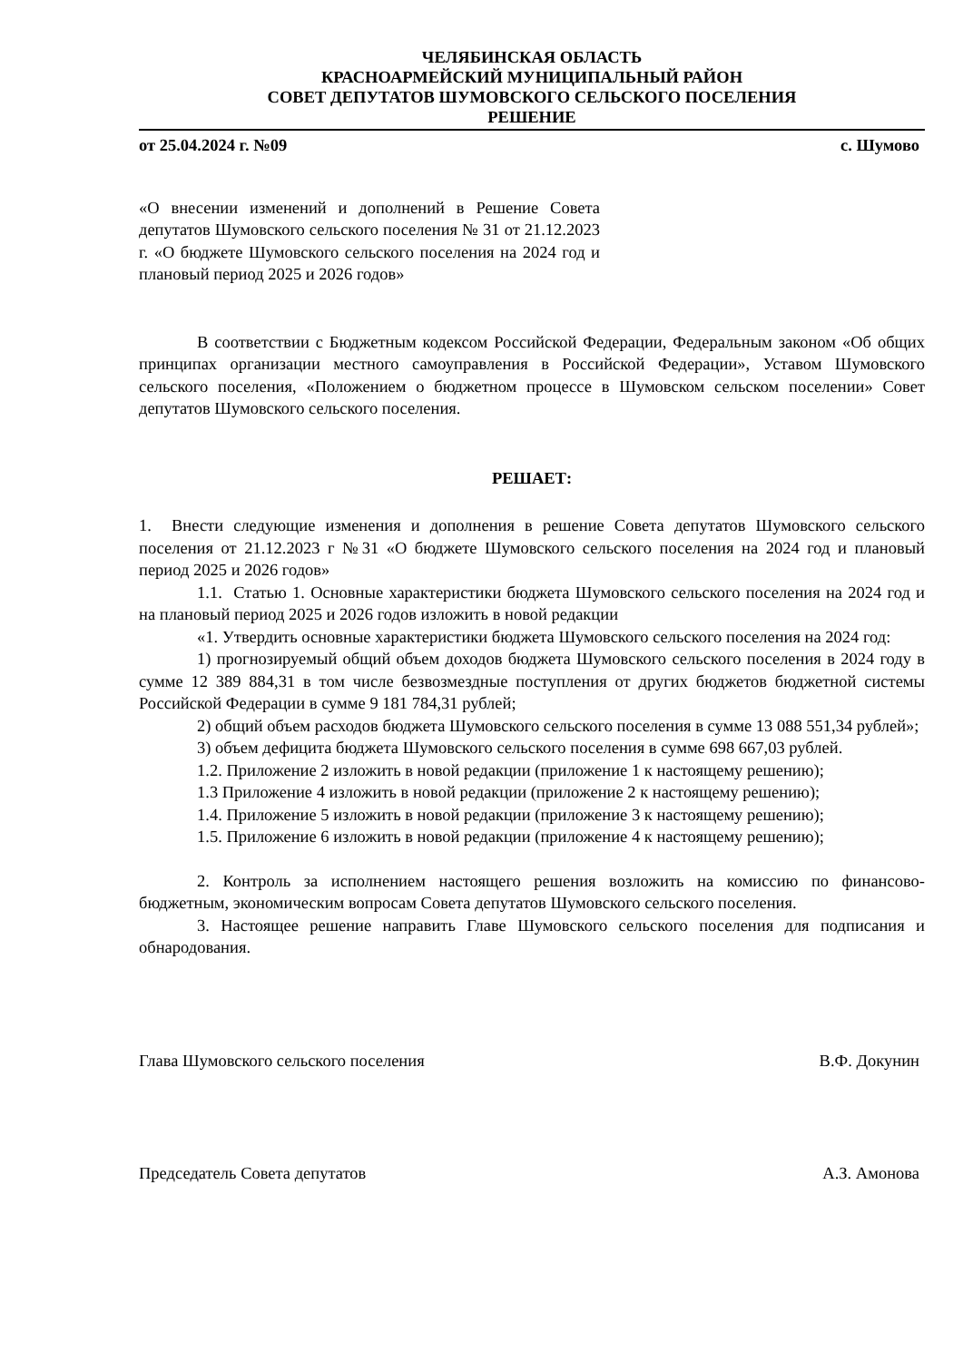ЧЕЛЯБИНСКАЯ ОБЛАСТЬ
КРАСНОАРМЕЙСКИЙ МУНИЦИПАЛЬНЫЙ РАЙОН
СОВЕТ ДЕПУТАТОВ ШУМОВСКОГО СЕЛЬСКОГО ПОСЕЛЕНИЯ
РЕШЕНИЕ
от 25.04.2024 г. №09 с. Шумово
«О внесении изменений и дополнений в Решение Совета депутатов Шумовского сельского поселения № 31 от 21.12.2023 г. «О бюджете Шумовского сельского поселения на 2024 год и плановый период 2025 и 2026 годов»
В соответствии с Бюджетным кодексом Российской Федерации, Федеральным законом «Об общих принципах организации местного самоуправления в Российской Федерации», Уставом Шумовского сельского поселения, «Положением о бюджетном процессе в Шумовском сельском поселении» Совет депутатов Шумовского сельского поселения.
РЕШАЕТ:
1. Внести следующие изменения и дополнения в решение Совета депутатов Шумовского сельского поселения от 21.12.2023 г №31 «О бюджете Шумовского сельского поселения на 2024 год и плановый период 2025 и 2026 годов»
1.1. Статью 1. Основные характеристики бюджета Шумовского сельского поселения на 2024 год и на плановый период 2025 и 2026 годов изложить в новой редакции
«1. Утвердить основные характеристики бюджета Шумовского сельского поселения на 2024 год:
1) прогнозируемый общий объем доходов бюджета Шумовского сельского поселения в 2024 году в сумме 12 389 884,31 в том числе безвозмездные поступления от других бюджетов бюджетной системы Российской Федерации в сумме 9 181 784,31 рублей;
2) общий объем расходов бюджета Шумовского сельского поселения в сумме 13 088 551,34 рублей»;
3) объем дефицита бюджета Шумовского сельского поселения в сумме 698 667,03 рублей.
1.2. Приложение 2 изложить в новой редакции (приложение 1 к настоящему решению);
1.3 Приложение 4 изложить в новой редакции (приложение 2 к настоящему решению);
1.4. Приложение 5 изложить в новой редакции (приложение 3 к настоящему решению);
1.5. Приложение 6 изложить в новой редакции (приложение 4 к настоящему решению);
2. Контроль за исполнением настоящего решения возложить на комиссию по финансово-бюджетным, экономическим вопросам Совета депутатов Шумовского сельского поселения.
3. Настоящее решение направить Главе Шумовского сельского поселения для подписания и обнародования.
Глава Шумовского сельского поселения В.Ф. Докунин
Председатель Совета депутатов А.З. Амонова